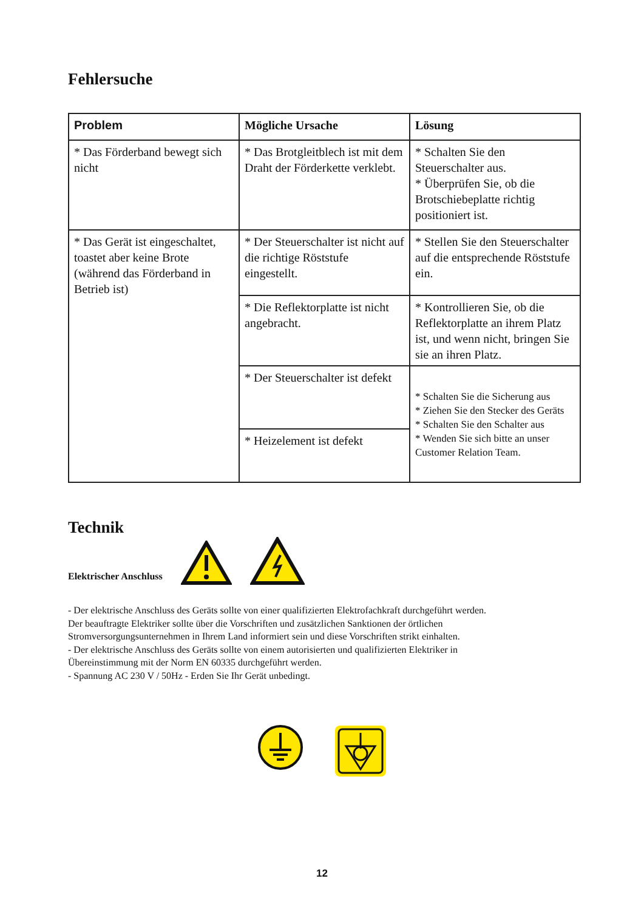Fehlersuche
| Problem | Mögliche Ursache | Lösung |
| --- | --- | --- |
| * Das Förderband bewegt sich nicht | * Das Brotgleitblech ist mit dem Draht der Förderkette verklebt. | * Schalten Sie den Steuerschalter aus. * Überprüfen Sie, ob die Brotschiebeplatte richtig positioniert ist. |
| * Das Gerät ist eingeschaltet, toastet aber keine Brote (während das Förderband in Betrieb ist) | * Der Steuerschalter ist nicht auf die richtige Röststufe eingestellt. | * Stellen Sie den Steuerschalter auf die entsprechende Röststufe ein. |
| | * Die Reflektorplatte ist nicht angebracht. | * Kontrollieren Sie, ob die Reflektorplatte an ihrem Platz ist, und wenn nicht, bringen Sie sie an ihren Platz. |
| | * Der Steuerschalter ist defekt | * Schalten Sie die Sicherung aus * Ziehen Sie den Stecker des Geräts * Schalten Sie den Schalter aus * Wenden Sie sich bitte an unser Customer Relation Team. |
| | * Heizelement ist defekt | |
Technik
Elektrischer Anschluss
- Der elektrische Anschluss des Geräts sollte von einer qualifizierten Elektrofachkraft durchgeführt werden.
Der beauftragte Elektriker sollte über die Vorschriften und zusätzlichen Sanktionen der örtlichen
Stromversorgungsunternehmen in Ihrem Land informiert sein und diese Vorschriften strikt einhalten.
- Der elektrische Anschluss des Geräts sollte von einem autorisierten und qualifizierten Elektriker in
Übereinstimmung mit der Norm EN 60335 durchgeführt werden.
- Spannung AC 230 V / 50Hz - Erden Sie Ihr Gerät unbedingt.
12